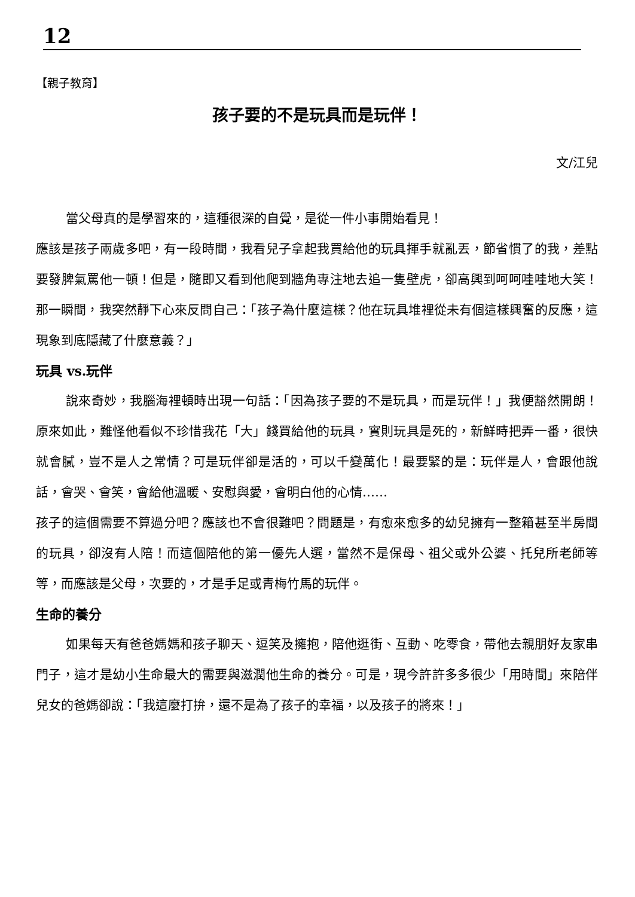12
【親子教育】
孩子要的不是玩具而是玩伴！
文/江兒
當父母真的是學習來的，這種很深的自覺，是從一件小事開始看見！
應該是孩子兩歲多吧，有一段時間，我看兒子拿起我買給他的玩具揮手就亂丟，節省慣了的我，差點要發脾氣罵他一頓！但是，隨即又看到他爬到牆角專注地去追一隻壁虎，卻高興到呵呵哇哇地大笑！那一瞬間，我突然靜下心來反問自己：「孩子為什麼這樣？他在玩具堆裡從未有個這樣興奮的反應，這現象到底隱藏了什麼意義？」
玩具 vs.玩伴
說來奇妙，我腦海裡頓時出現一句話：「因為孩子要的不是玩具，而是玩伴！」我便豁然開朗！原來如此，難怪他看似不珍惜我花「大」錢買給他的玩具，實則玩具是死的，新鮮時把弄一番，很快就會膩，豈不是人之常情？可是玩伴卻是活的，可以千變萬化！最要緊的是：玩伴是人，會跟他說話，會哭、會笑，會給他溫暖、安慰與愛，會明白他的心情……
孩子的這個需要不算過分吧？應該也不會很難吧？問題是，有愈來愈多的幼兒擁有一整箱甚至半房間的玩具，卻沒有人陪！而這個陪他的第一優先人選，當然不是保母、祖父或外公婆、托兒所老師等等，而應該是父母，次要的，才是手足或青梅竹馬的玩伴。
生命的養分
如果每天有爸爸媽媽和孩子聊天、逗笑及擁抱，陪他逛街、互動、吃零食，帶他去親朋好友家串門子，這才是幼小生命最大的需要與滋潤他生命的養分。可是，現今許許多多很少「用時間」來陪伴兒女的爸媽卻說：「我這麼打拚，還不是為了孩子的幸福，以及孩子的將來！」